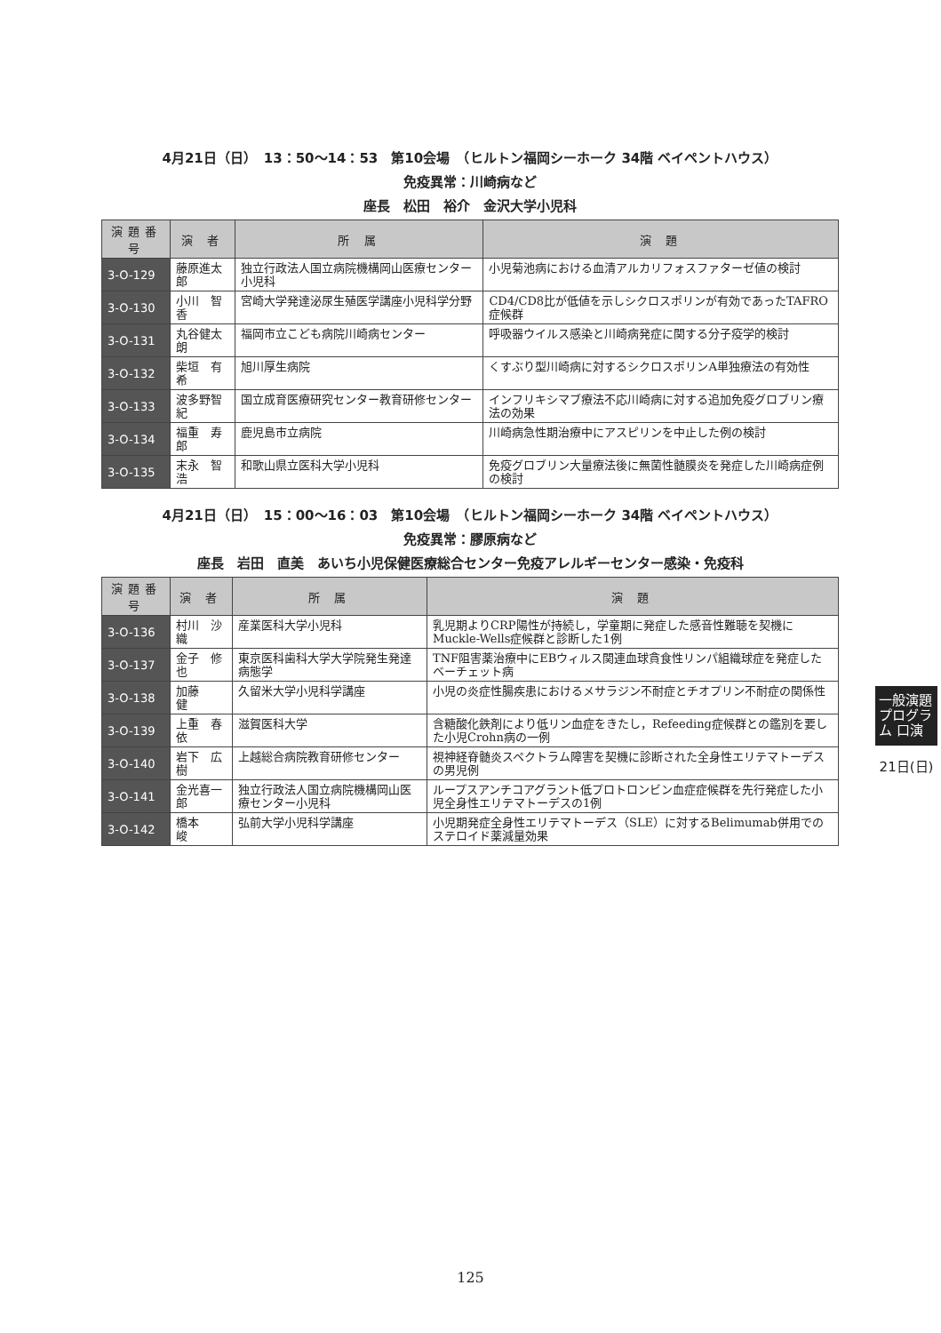4月21日（日）　13：50〜14：53　第10会場　（ヒルトン福岡シーホーク 34階 ベイペントハウス）
免疫異常：川崎病など
座長　松田　裕介　金沢大学小児科
| 演題番号 | 演 者 | 所 属 | 演 題 |
| --- | --- | --- | --- |
| 3-O-129 | 藤原進太郎 | 独立行政法人国立病院機構岡山医療センター小児科 | 小児菊池病における血清アルカリフォスファターゼ値の検討 |
| 3-O-130 | 小川 智香 | 宮崎大学発達泌尿生殖医学講座小児科学分野 | CD4/CD8比が低値を示しシクロスポリンが有効であったTAFRO症候群 |
| 3-O-131 | 丸谷健太朗 | 福岡市立こども病院川崎病センター | 呼吸器ウイルス感染と川崎病発症に関する分子疫学的検討 |
| 3-O-132 | 柴垣 有希 | 旭川厚生病院 | くすぶり型川崎病に対するシクロスポリンA単独療法の有効性 |
| 3-O-133 | 波多野智紀 | 国立成育医療研究センター教育研修センター | インフリキシマブ療法不応川崎病に対する追加免疫グロブリン療法の効果 |
| 3-O-134 | 福重 寿郎 | 鹿児島市立病院 | 川崎病急性期治療中にアスピリンを中止した例の検討 |
| 3-O-135 | 末永 智浩 | 和歌山県立医科大学小児科 | 免疫グロブリン大量療法後に無菌性髄膜炎を発症した川崎病症例の検討 |
4月21日（日）　15：00〜16：03　第10会場　（ヒルトン福岡シーホーク 34階 ベイペントハウス）
免疫異常：膠原病など
座長　岩田　直美　あいち小児保健医療総合センター免疫アレルギーセンター感染・免疫科
| 演題番号 | 演 者 | 所 属 | 演 題 |
| --- | --- | --- | --- |
| 3-O-136 | 村川 沙織 | 産業医科大学小児科 | 乳児期よりCRP陽性が持続し，学童期に発症した感音性難聴を契機にMuckle-Wells症候群と診断した1例 |
| 3-O-137 | 金子 修也 | 東京医科歯科大学大学院発生発達病態学 | TNF阻害薬治療中にEBウィルス関連血球貪食性リンパ組織球症を発症したベーチェット病 |
| 3-O-138 | 加藤 健 | 久留米大学小児科学講座 | 小児の炎症性腸疾患におけるメサラジン不耐症とチオプリン不耐症の関係性 |
| 3-O-139 | 上重 春依 | 滋賀医科大学 | 含糖酸化鉄剤により低リン血症をきたし，Refeeding症候群との鑑別を要した小児Crohn病の一例 |
| 3-O-140 | 岩下 広樹 | 上越総合病院教育研修センター | 視神経脊髄炎スペクトラム障害を契機に診断された全身性エリテマトーデスの男児例 |
| 3-O-141 | 金光喜一郎 | 独立行政法人国立病院機構岡山医療センター小児科 | ループスアンチコアグラント低プロトロンビン血症症候群を先行発症した小児全身性エリテマトーデスの1例 |
| 3-O-142 | 橋本 峻 | 弘前大学小児科学講座 | 小児期発症全身性エリテマトーデス（SLE）に対するBelimumab併用でのステロイド薬減量効果 |
一般演題プログラム 口演
21日(日)
125